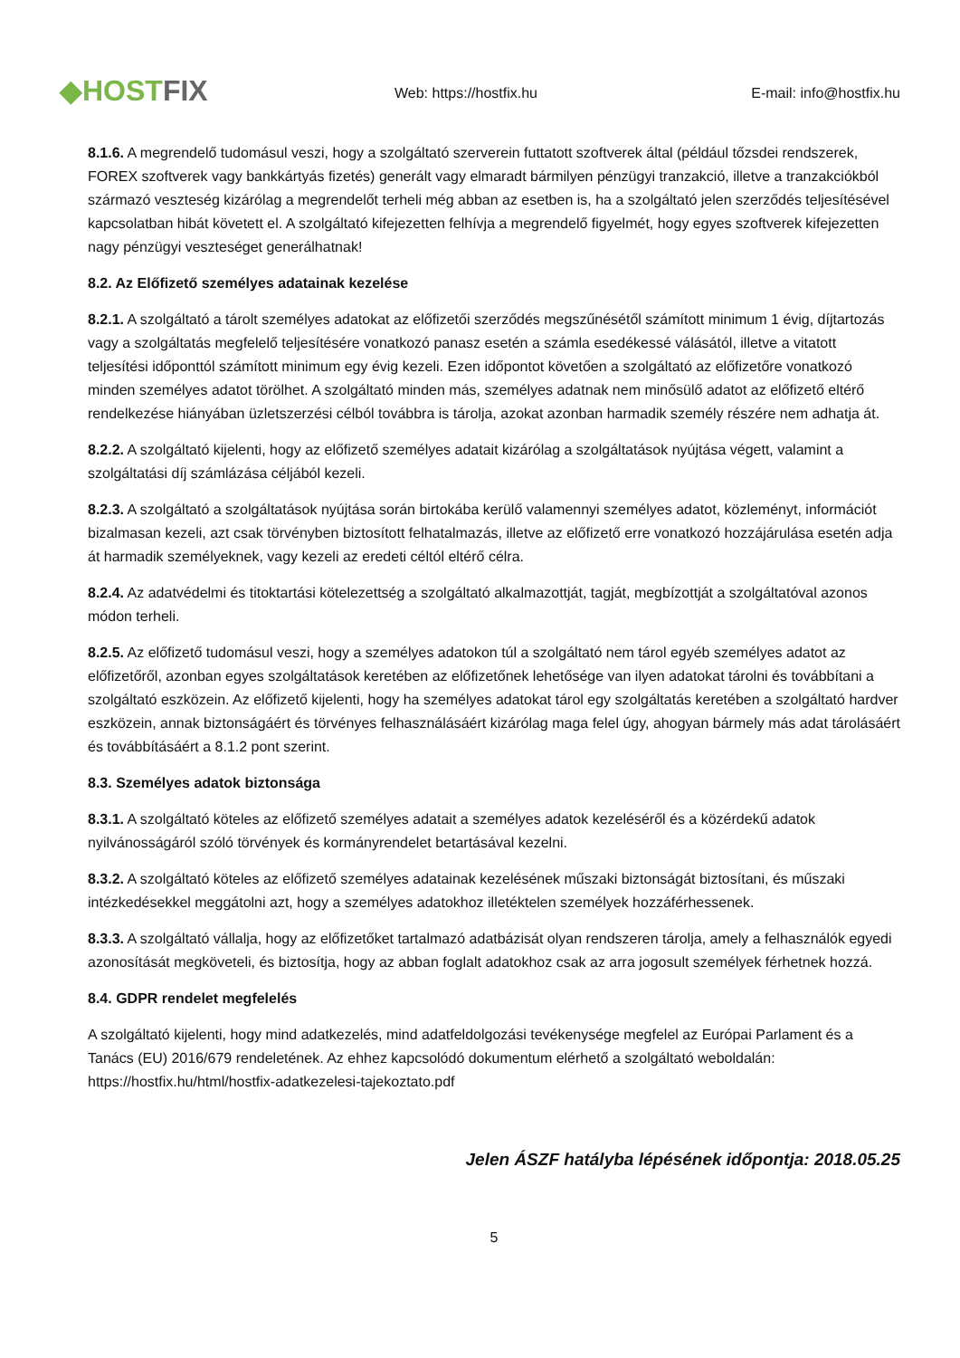◆HOSTFIX
Web: https://hostfix.hu
E-mail: info@hostfix.hu
8.1.6. A megrendelő tudomásul veszi, hogy a szolgáltató szerverein futtatott szoftverek által (például tőzsdei rendszerek, FOREX szoftverek vagy bankkártyás fizetés) generált vagy elmaradt bármilyen pénzügyi tranzakció, illetve a tranzakciókból származó veszteség kizárólag a megrendelőt terheli még abban az esetben is, ha a szolgáltató jelen szerződés teljesítésével kapcsolatban hibát követett el. A szolgáltató kifejezetten felhívja a megrendelő figyelmét, hogy egyes szoftverek kifejezetten nagy pénzügyi veszteséget generálhatnak!
8.2. Az Előfizető személyes adatainak kezelése
8.2.1. A szolgáltató a tárolt személyes adatokat az előfizetői szerződés megszűnésétől számított minimum 1 évig, díjtartozás vagy a szolgáltatás megfelelő teljesítésére vonatkozó panasz esetén a számla esedékessé válásától, illetve a vitatott teljesítési időponttól számított minimum egy évig kezeli. Ezen időpontot követően a szolgáltató az előfizetőre vonatkozó minden személyes adatot törölhet. A szolgáltató minden más, személyes adatnak nem minősülő adatot az előfizető eltérő rendelkezése hiányában üzletszerzési célból továbbra is tárolja, azokat azonban harmadik személy részére nem adhatja át.
8.2.2. A szolgáltató kijelenti, hogy az előfizető személyes adatait kizárólag a szolgáltatások nyújtása végett, valamint a szolgáltatási díj számlázása céljából kezeli.
8.2.3. A szolgáltató a szolgáltatások nyújtása során birtokába kerülő valamennyi személyes adatot, közleményt, információt bizalmasan kezeli, azt csak törvényben biztosított felhatalmazás, illetve az előfizető erre vonatkozó hozzájárulása esetén adja át harmadik személyeknek, vagy kezeli az eredeti céltól eltérő célra.
8.2.4. Az adatvédelmi és titoktartási kötelezettség a szolgáltató alkalmazottját, tagját, megbízottját a szolgáltatóval azonos módon terheli.
8.2.5. Az előfizető tudomásul veszi, hogy a személyes adatokon túl a szolgáltató nem tárol egyéb személyes adatot az előfizetőről, azonban egyes szolgáltatások keretében az előfizetőnek lehetősége van ilyen adatokat tárolni és továbbítani a szolgáltató eszközein. Az előfizető kijelenti, hogy ha személyes adatokat tárol egy szolgáltatás keretében a szolgáltató hardver eszközein, annak biztonságáért és törvényes felhasználásáért kizárólag maga felel úgy, ahogyan bármely más adat tárolásáért és továbbításáért a 8.1.2 pont szerint.
8.3. Személyes adatok biztonsága
8.3.1. A szolgáltató köteles az előfizető személyes adatait a személyes adatok kezeléséről és a közérdekű adatok nyilvánosságáról szóló törvények és kormányrendelet betartásával kezelni.
8.3.2. A szolgáltató köteles az előfizető személyes adatainak kezelésének műszaki biztonságát biztosítani, és műszaki intézkedésekkel meggátolni azt, hogy a személyes adatokhoz illetéktelen személyek hozzáférhessenek.
8.3.3. A szolgáltató vállalja, hogy az előfizetőket tartalmazó adatbázisát olyan rendszeren tárolja, amely a felhasználók egyedi azonosítását megköveteli, és biztosítja, hogy az abban foglalt adatokhoz csak az arra jogosult személyek férhetnek hozzá.
8.4. GDPR rendelet megfelelés
A szolgáltató kijelenti, hogy mind adatkezelés, mind adatfeldolgozási tevékenysége megfelel az Európai Parlament és a Tanács (EU) 2016/679 rendeletének. Az ehhez kapcsolódó dokumentum elérhető a szolgáltató weboldalán: https://hostfix.hu/html/hostfix-adatkezelesi-tajekoztato.pdf
Jelen ÁSZF hatályba lépésének időpontja: 2018.05.25
5